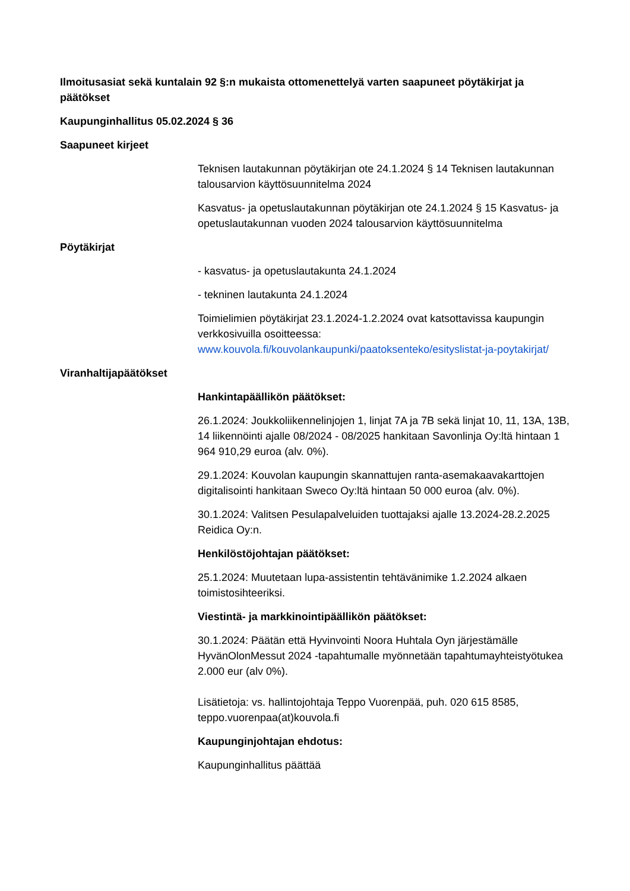Ilmoitusasiat sekä kuntalain 92 §:n mukaista ottomenettelyä varten saapuneet pöytäkirjat ja päätökset
Kaupunginhallitus 05.02.2024 § 36
Saapuneet kirjeet
Teknisen lautakunnan pöytäkirjan ote 24.1.2024 § 14 Teknisen lautakunnan talousarvion käyttösuunnitelma 2024
Kasvatus- ja opetuslautakunnan pöytäkirjan ote 24.1.2024 § 15 Kasvatus- ja opetuslautakunnan vuoden 2024 talousarvion käyttösuunnitelma
Pöytäkirjat
- kasvatus- ja opetuslautakunta 24.1.2024
- tekninen lautakunta 24.1.2024
Toimielimien pöytäkirjat 23.1.2024-1.2.2024 ovat katsottavissa kaupungin verkkosivuilla osoitteessa: www.kouvola.fi/kouvolankaupunki/paatoksenteko/esityslistat-ja-poytakirjat/
Viranhaltijapäätökset
Hankintapäällikön päätökset:
26.1.2024: Joukkoliikennelinjojen 1, linjat 7A ja 7B sekä linjat 10, 11, 13A, 13B, 14 liikennöinti ajalle 08/2024 - 08/2025 hankitaan Savonlinja Oy:ltä hintaan 1 964 910,29 euroa (alv. 0%).
29.1.2024: Kouvolan kaupungin skannattujen ranta-asemakaavakarttojen digitalisointi hankitaan Sweco Oy:ltä hintaan 50 000 euroa (alv. 0%).
30.1.2024: Valitsen Pesulapalveluiden tuottajaksi ajalle 13.2024-28.2.2025 Reidica Oy:n.
Henkilöstöjohtajan päätökset:
25.1.2024: Muutetaan lupa-assistentin tehtävänimike 1.2.2024 alkaen toimistosihteeriksi.
Viestintä- ja markkinointipäällikön päätökset:
30.1.2024: Päätän että Hyvinvointi Noora Huhtala Oyn järjestämälle HyvänOlonMessut 2024 -tapahtumalle myönnetään tapahtumayhteistyötukea 2.000 eur (alv 0%).
Lisätietoja: vs. hallintojohtaja Teppo Vuorenpää, puh. 020 615 8585, teppo.vuorenpaa(at)kouvola.fi
Kaupunginjohtajan ehdotus:
Kaupunginhallitus päättää